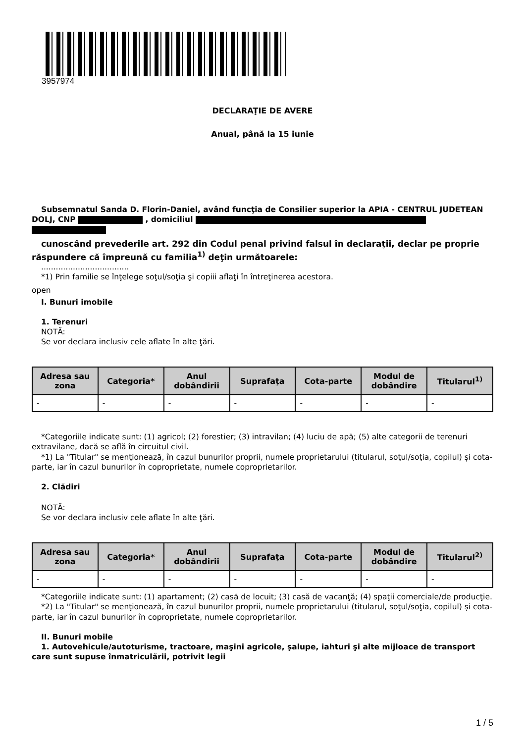3957974
DECLARAŢIE DE AVERE
Anual, până la 15 iunie
Subsemnatul Sanda D. Florin-Daniel, având funcţia de Consilier superior la APIA - CENTRUL JUDETEAN DOLJ, CNP , domiciliul
cunoscând prevederile art. 292 din Codul penal privind falsul în declaraţii, declar pe proprie răspundere că împreună cu familia<sup>1)</sup> deţin următoarele:
....................................
*1) Prin familie se înţelege soţul/soţia şi copiii aflaţi în întreţinerea acestora.
open
I. Bunuri imobile
1. Terenuri
NOTĂ:
Se vor declara inclusiv cele aflate în alte ţări.
| Adresa sau zona | Categoria* | Anul dobândirii | Suprafaţa | Cota-parte | Modul de dobândire | Titularul<sup>1)</sup> |
| --- | --- | --- | --- | --- | --- | --- |
| - | - | - | - | - | - | - |
*Categoriile indicate sunt: (1) agricol; (2) forestier; (3) intravilan; (4) luciu de apă; (5) alte categorii de terenuri extravilane, dacă se află în circuitul civil.
*1) La "Titular" se menţionează, în cazul bunurilor proprii, numele proprietarului (titularul, soţul/soţia, copilul) și cota-parte, iar în cazul bunurilor în coproprietate, numele coproprietarilor.
2. Clădiri
NOTĂ:
Se vor declara inclusiv cele aflate în alte ţări.
| Adresa sau zona | Categoria* | Anul dobândirii | Suprafaţa | Cota-parte | Modul de dobândire | Titularul<sup>2)</sup> |
| --- | --- | --- | --- | --- | --- | --- |
| - | - | - | - | - | - | - |
*Categoriile indicate sunt: (1) apartament; (2) casă de locuit; (3) casă de vacanţă; (4) spaţii comerciale/de producţie.
*2) La "Titular" se menţionează, în cazul bunurilor proprii, numele proprietarului (titularul, soţul/soţia, copilul) și cota-parte, iar în cazul bunurilor în coproprietate, numele coproprietarilor.
II. Bunuri mobile
1. Autovehicule/autoturisme, tractoare, maşini agricole, şalupe, iahturi şi alte mijloace de transport care sunt supuse înmatriculării, potrivit legii
1 / 5